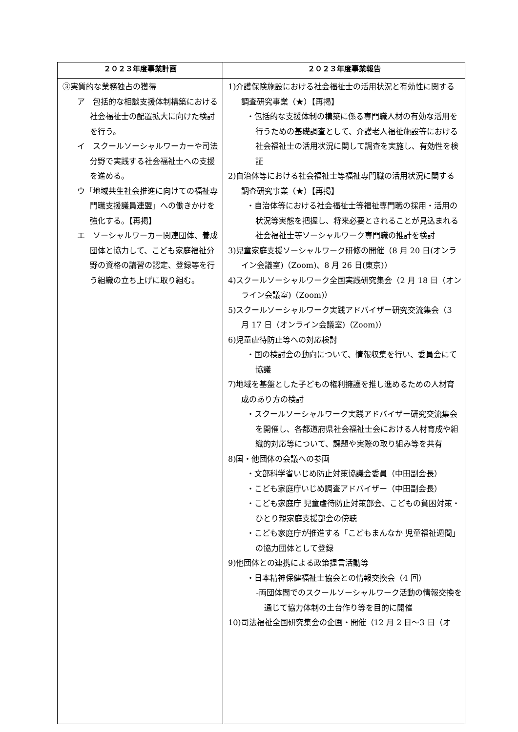| ２０２３年度事業計画 | ２０２３年度事業報告 |
| --- | --- |
| ③実質的な業務独占の獲得 ア 包括的な相談支援体制構築における社会福祉士の配置拡大に向けた検討を行う。 イ スクールソーシャルワーカーや司法分野で実践する社会福祉士への支援を進める。 ウ「地域共生社会推進に向けての福祉専門職支援議員連盟」への働きかけを強化する。【再掲】 エ ソーシャルワーカー関連団体、養成団体と協力して、こども家庭福祉分野の資格の講習の認定、登録等を行う組織の立ち上げに取り組む。 | 1)介護保険施設における社会福祉士の活用状況と有効性に関する調査研究事業（★）【再掲】 ・包括的な支援体制の構築に係る専門職人材の有効な活用を行うための基礎調査として、介護老人福祉施設等における社会福祉士の活用状況に関して調査を実施し、有効性を検証 2)自治体等における社会福祉士等福祉専門職の活用状況に関する調査研究事業（★）【再掲】 ・自治体等における社会福祉士等福祉専門職の採用・活用の状況等実態を把握し、将来必要とされることが見込まれる社会福祉士等ソーシャルワーク専門職の推計を検討 3)児童家庭支援ソーシャルワーク研修の開催（8 月 20 日(オンライン会議室)（Zoom)、8 月 26 日(東京)） 4)スクールソーシャルワーク全国実践研究集会（2 月 18 日（オンライン会議室)（Zoom)） 5)スクールソーシャルワーク実践アドバイザー研究交流集会（3 月 17 日（オンライン会議室)（Zoom)） 6)児童虐待防止等への対応検討 ・国の検討会の動向について、情報収集を行い、委員会にて協議 7)地域を基盤とした子どもの権利擁護を推し進めるための人材育成のあり方の検討 ・スクールソーシャルワーク実践アドバイザー研究交流集会を開催し、各都道府県社会福祉士会における人材育成や組織的対応等について、課題や実際の取り組み等を共有 8)国・他団体の会議への参画 ・文部科学省いじめ防止対策協議会委員（中田副会長） ・こども家庭庁いじめ調査アドバイザー（中田副会長） ・こども家庭庁 児童虐待防止対策部会、こどもの貧困対策・ひとり親家庭支援部会の傍聴 ・こども家庭庁が推進する「こどもまんなか 児童福祉週間」の協力団体として登録 9)他団体との連携による政策提言活動等 ・日本精神保健福祉士協会との情報交換会（4 回） -両団体間でのスクールソーシャルワーク活動の情報交換を通じて協力体制の土台作り等を目的に開催 10)司法福祉全国研究集会の企画・開催（12 月 2 日～3 日（オ |